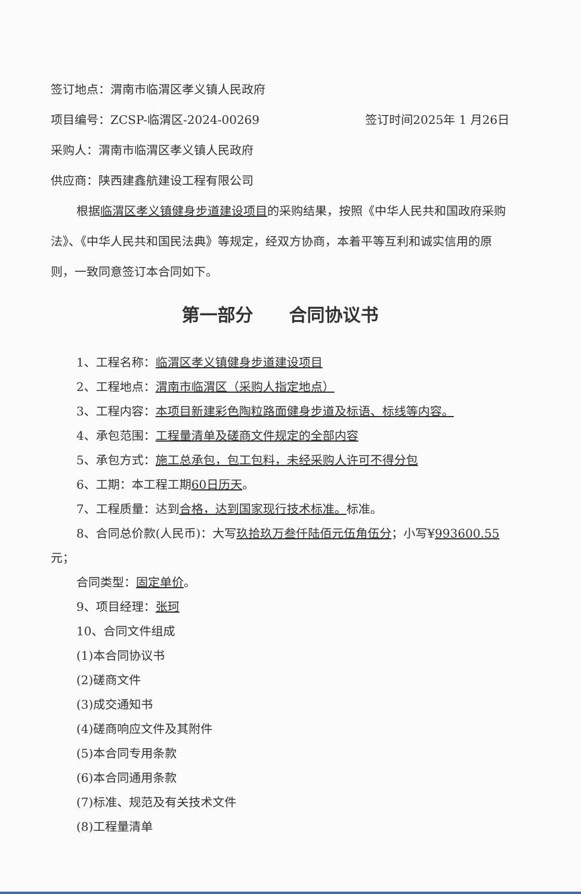签订地点：渭南市临渭区孝义镇人民政府
项目编号：ZCSP-临渭区-2024-00269 签订时间2025年 1 月26日
采购人：渭南市临渭区孝义镇人民政府
供应商：陕西建鑫航建设工程有限公司
根据临渭区孝义镇健身步道建设项目的采购结果，按照《中华人民共和国政府采购法》、《中华人民共和国民法典》等规定，经双方协商，本着平等互利和诚实信用的原则，一致同意签订本合同如下。
第一部分　　合同协议书
1、工程名称：临渭区孝义镇健身步道建设项目
2、工程地点：渭南市临渭区（采购人指定地点）
3、工程内容：本项目新建彩色陶粒路面健身步道及标语、标线等内容。
4、承包范围：工程量清单及磋商文件规定的全部内容
5、承包方式：施工总承包，包工包料，未经采购人许可不得分包
6、工期：本工程工期60日历天。
7、工程质量：达到合格，达到国家现行技术标准。标准。
8、合同总价款(人民币)：大写玖拾玖万叁仟陆佰元伍角伍分；小写¥993600.55元；
合同类型：固定单价。
9、项目经理：张珂
10、合同文件组成
(1)本合同协议书
(2)磋商文件
(3)成交通知书
(4)磋商响应文件及其附件
(5)本合同专用条款
(6)本合同通用条款
(7)标准、规范及有关技术文件
(8)工程量清单